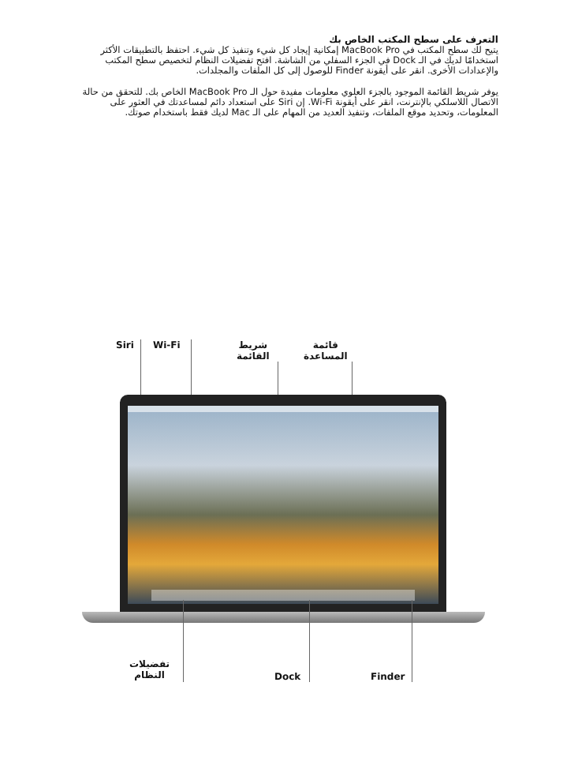التعرف على سطح المكتب الخاص بك
يتيح لك سطح المكتب في MacBook Pro إمكانية إيجاد كل شيء وتنفيذ كل شيء. احتفظ بالتطبيقات الأكثر استخدامًا لديك في الـ Dock في الجزء السفلي من الشاشة. افتح تفضيلات النظام لتخصيص سطح المكتب والإعدادات الأخرى. انقر على أيقونة Finder للوصول إلى كل الملفات والمجلدات.
يوفر شريط القائمة الموجود بالجزء العلوي معلومات مفيدة حول الـ MacBook Pro الخاص بك. للتحقق من حالة الاتصال اللاسلكي بالإنترنت، انقر على أيقونة Wi-Fi. إن Siri على استعداد دائم لمساعدتك في العثور على المعلومات، وتحديد موقع الملفات، وتنفيذ العديد من المهام على الـ Mac لديك فقط باستخدام صوتك.
Siri Wi-Fi
شريط
القائمة
قائمة
المساعدة
تفضيلات
النظام
Dock Finder